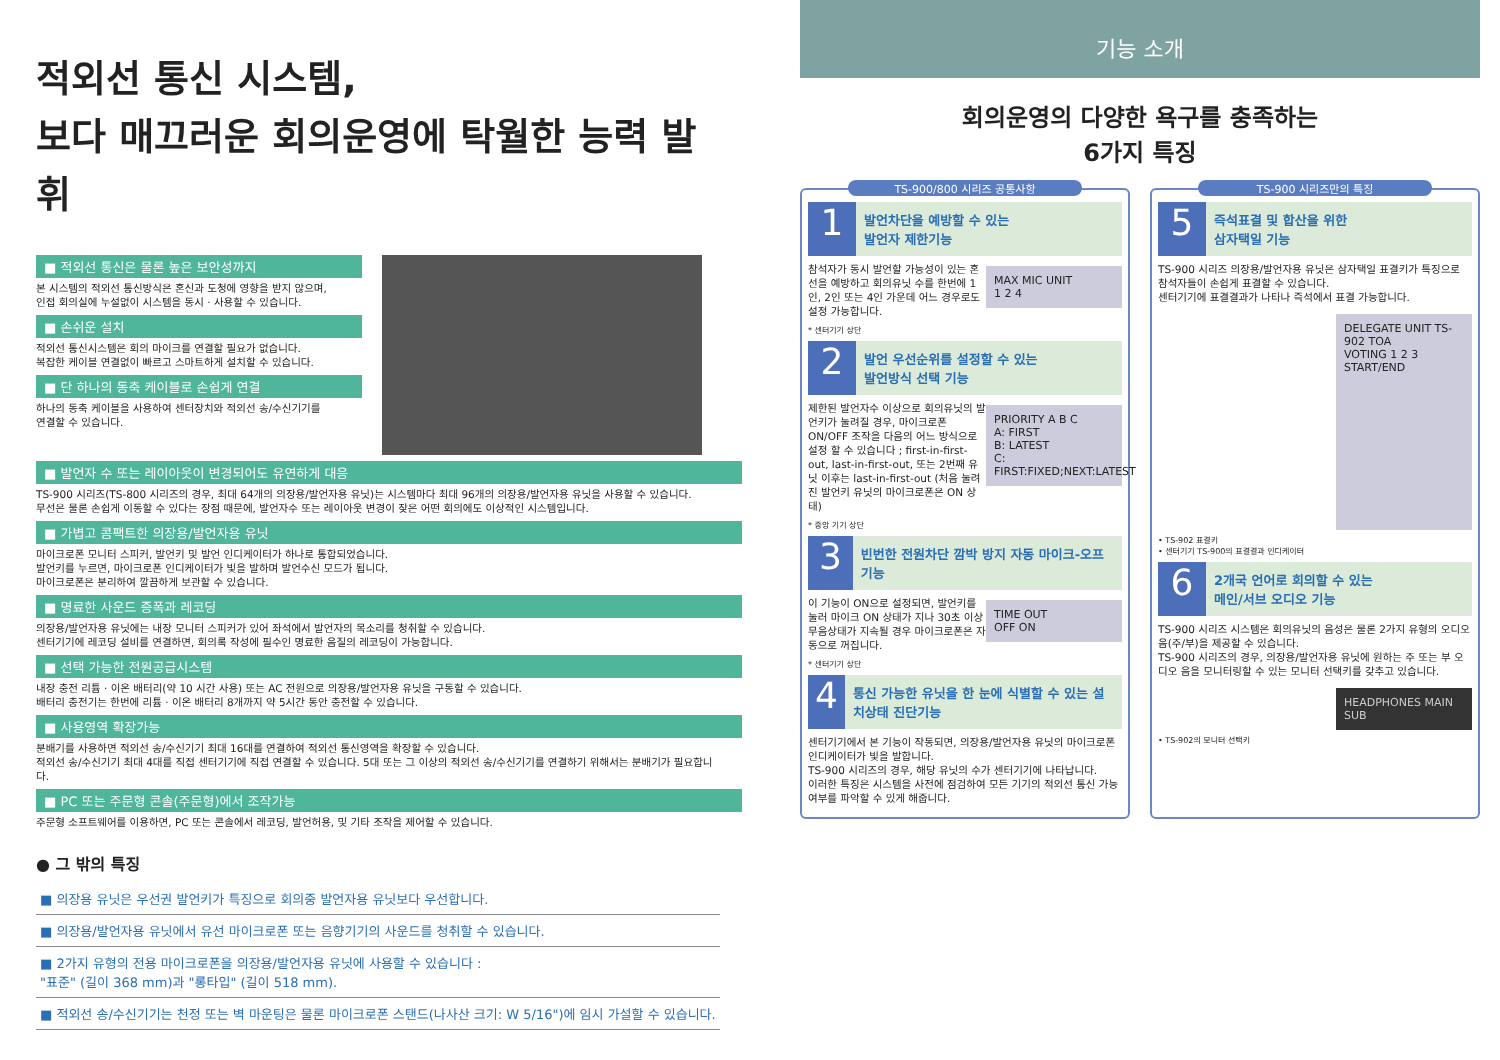적외선 통신 시스템,
보다 매끄러운 회의운영에 탁월한 능력 발휘
■ 적외선 통신은 물론 높은 보안성까지
본 시스템의 적외선 통신방식은 혼신과 도청에 영향을 받지 않으며,
인접 회의실에 누설없이 시스템을 동시 · 사용할 수 있습니다.
■ 손쉬운 설치
적외선 통신시스템은 회의 마이크를 연결할 필요가 없습니다.
복잡한 케이블 연결없이 빠르고 스마트하게 설치할 수 있습니다.
■ 단 하나의 동축 케이블로 손쉽게 연결
하나의 동축 케이블을 사용하여 센터장치와 적외선 송/수신기기를
연결할 수 있습니다.
■ 발언자 수 또는 레이아웃이 변경되어도 유연하게 대응
TS-900 시리즈(TS-800 시리즈의 경우, 최대 64개의 의장용/발언자용 유닛)는 시스템마다 최대 96개의 의장용/발언자용 유닛을 사용할 수 있습니다.
무선은 물론 손쉽게 이동할 수 있다는 장점 때문에, 발언자수 또는 레이아웃 변경이 잦은 어떤 회의에도 이상적인 시스템입니다.
■ 가볍고 콤팩트한 의장용/발언자용 유닛
마이크로폰 모니터 스피커, 발언키 및 발언 인디케이터가 하나로 통합되었습니다.
발언키를 누르면, 마이크로폰 인디케이터가 빛을 발하며 발언수신 모드가 됩니다.
마이크로폰은 분리하여 깔끔하게 보관할 수 있습니다.
■ 명료한 사운드 증폭과 레코딩
의장용/발언자용 유닛에는 내장 모니터 스피커가 있어 좌석에서 발언자의 목소리를 청취할 수 있습니다.
센터기기에 레코딩 설비를 연결하면, 회의록 작성에 필수인 명료한 음질의 레코딩이 가능합니다.
■ 선택 가능한 전원공급시스템
내장 충전 리튬 · 이온 배터리(약 10 시간 사용) 또는 AC 전원으로 의장용/발언자용 유닛을 구동할 수 있습니다.
배터리 충전기는 한번에 리튬 · 이온 배터리 8개까지 약 5시간 동안 충전할 수 있습니다.
■ 사용영역 확장가능
분배기를 사용하면 적외선 송/수신기기 최대 16대를 연결하여 적외선 통신영역을 확장할 수 있습니다.
적외선 송/수신기기 최대 4대를 직접 센터기기에 직접 연결할 수 있습니다. 5대 또는 그 이상의 적외선 송/수신기기를 연결하기 위해서는 분배기가 필요합니다.
■ PC 또는 주문형 콘솔(주문형)에서 조작가능
주문형 소프트웨어를 이용하면, PC 또는 콘솔에서 레코딩, 발언허용, 및 기타 조작을 제어할 수 있습니다.
● 그 밖의 특징
■ 의장용 유닛은 우선권 발언키가 특징으로 회의중 발언자용 유닛보다 우선합니다.
■ 의장용/발언자용 유닛에서 유선 마이크로폰 또는 음향기기의 사운드를 청취할 수 있습니다.
■ 2가지 유형의 전용 마이크로폰을 의장용/발언자용 유닛에 사용할 수 있습니다 :
"표준" (길이 368 mm)과 "롱타입" (길이 518 mm).
■ 적외선 송/수신기기는 천정 또는 벽 마운팅은 물론 마이크로폰 스탠드(나사산 크기: W 5/16")에 임시 가설할 수 있습니다.
기능 소개
회의운영의 다양한 욕구를 충족하는
6가지 특징
TS-900/800 시리즈 공통사항
1
발언차단을 예방할 수 있는
발언자 제한기능
MAX MIC UNIT
1 2 4
참석자가 동시 발언할 가능성이 있는 혼선을 예방하고 회의유닛 수를 한번에 1인, 2인 또는 4인 가운데 어느 경우로도 설정 가능합니다.
* 센터기기 상단
2
발언 우선순위를 설정할 수 있는
발언방식 선택 기능
PRIORITY A B C
A: FIRST
B: LATEST
C: FIRST:FIXED;NEXT:LATEST
제한된 발언자수 이상으로 회의유닛의 발언키가 눌려질 경우, 마이크로폰 ON/OFF 조작을 다음의 어느 방식으로 설정 할 수 있습니다 ; first-in-first-out, last-in-first-out, 또는 2번째 유닛 이후는 last-in-first-out (처음 눌려진 발언키 유닛의 마이크로폰은 ON 상태)
* 중앙 기기 상단
3
빈번한 전원차단 깜박 방지 자동 마이크-오프 기능
TIME OUT
OFF ON
이 기능이 ON으로 설정되면, 발언키를 눌러 마이크 ON 상태가 지나 30초 이상 무음상태가 지속될 경우 마이크로폰은 자동으로 꺼집니다.
* 센터기기 상단
4
통신 가능한 유닛을 한 눈에 식별할 수 있는 설치상태 진단기능
센터기기에서 본 기능이 작동되면, 의장용/발언자용 유닛의 마이크로폰 인디케이터가 빛을 발합니다.
TS-900 시리즈의 경우, 해당 유닛의 수가 센터기기에 나타납니다.
이러한 특징은 시스템을 사전에 점검하여 모든 기기의 적외선 통신 가능 여부를 파악할 수 있게 해줍니다.
TS-900 시리즈만의 특징
5
즉석표결 및 합산을 위한
삼자택일 기능
TS-900 시리즈 의장용/발언자용 유닛은 삼자택일 표결키가 특징으로 참석자들이 손쉽게 표결할 수 있습니다.
센터기기에 표결결과가 나타나 즉석에서 표결 가능합니다.
DELEGATE UNIT TS-902 TOA
VOTING 1 2 3 START/END
• TS-902 표결키
• 센터기기 TS-900의 표결결과 인디케이터
6
2개국 언어로 회의할 수 있는
메인/서브 오디오 기능
TS-900 시리즈 시스템은 회의유닛의 음성은 물론 2가지 유형의 오디오 음(주/부)을 제공할 수 있습니다.
TS-900 시리즈의 경우, 의장용/발언자용 유닛에 원하는 주 또는 부 오디오 음을 모니터링할 수 있는 모니터 선택키를 갖추고 있습니다.
HEADPHONES MAIN SUB
• TS-902의 모니터 선택키